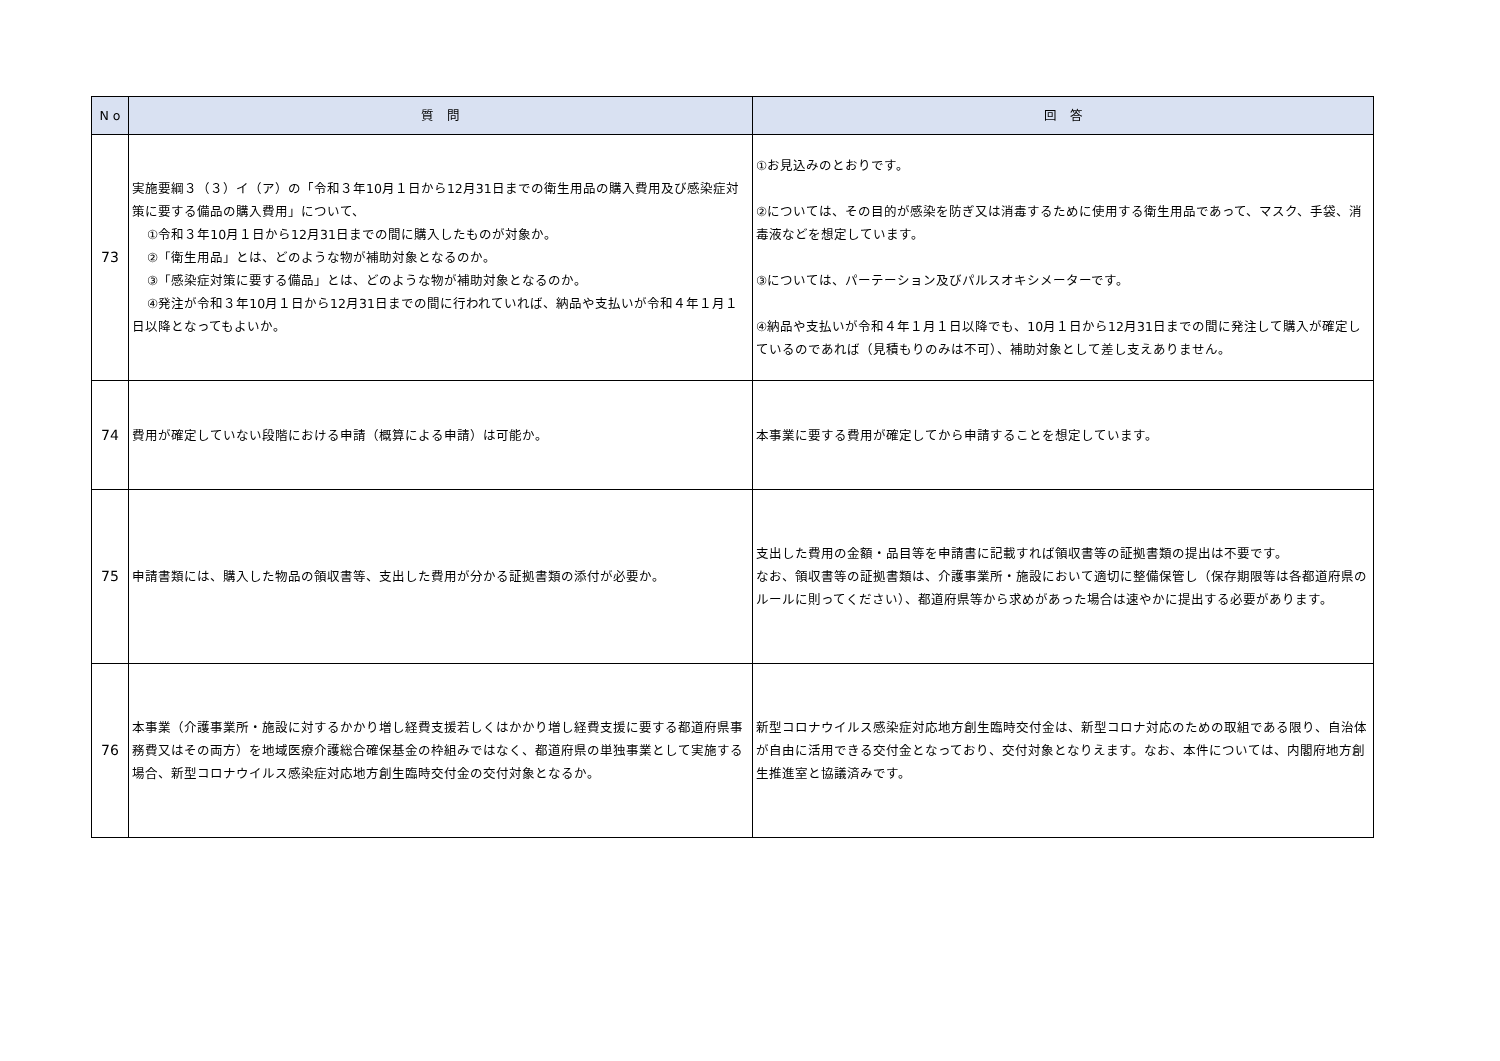| N o | 質 問 | 回 答 |
| --- | --- | --- |
| 73 | 実施要綱３（３）イ（ア）の「令和３年10月１日から12月31日までの衛生用品の購入費用及び感染症対策に要する備品の購入費用」について、 ①令和３年10月１日から12月31日までの間に購入したものが対象か。 ②「衛生用品」とは、どのような物が補助対象となるのか。 ③「感染症対策に要する備品」とは、どのような物が補助対象となるのか。 ④発注が令和３年10月１日から12月31日までの間に行われていれば、納品や支払いが令和４年１月１日以降となってもよいか。 | ①お見込みのとおりです。 ②については、その目的が感染を防ぎ又は消毒するために使用する衛生用品であって、マスク、手袋、消毒液などを想定しています。 ③については、パーテーション及びパルスオキシメーターです。 ④納品や支払いが令和４年１月１日以降でも、10月１日から12月31日までの間に発注して購入が確定しているのであれば（見積もりのみは不可）、補助対象として差し支えありません。 |
| 74 | 費用が確定していない段階における申請（概算による申請）は可能か。 | 本事業に要する費用が確定してから申請することを想定しています。 |
| 75 | 申請書類には、購入した物品の領収書等、支出した費用が分かる証拠書類の添付が必要か。 | 支出した費用の金額・品目等を申請書に記載すれば領収書等の証拠書類の提出は不要です。 なお、領収書等の証拠書類は、介護事業所・施設において適切に整備保管し（保存期限等は各都道府県のルールに則ってください）、都道府県等から求めがあった場合は速やかに提出する必要があります。 |
| 76 | 本事業（介護事業所・施設に対するかかり増し経費支援若しくはかかり増し経費支援に要する都道府県事務費又はその両方）を地域医療介護総合確保基金の枠組みではなく、都道府県の単独事業として実施する場合、新型コロナウイルス感染症対応地方創生臨時交付金の交付対象となるか。 | 新型コロナウイルス感染症対応地方創生臨時交付金は、新型コロナ対応のための取組である限り、自治体が自由に活用できる交付金となっており、交付対象となりえます。なお、本件については、内閣府地方創生推進室と協議済みです。 |